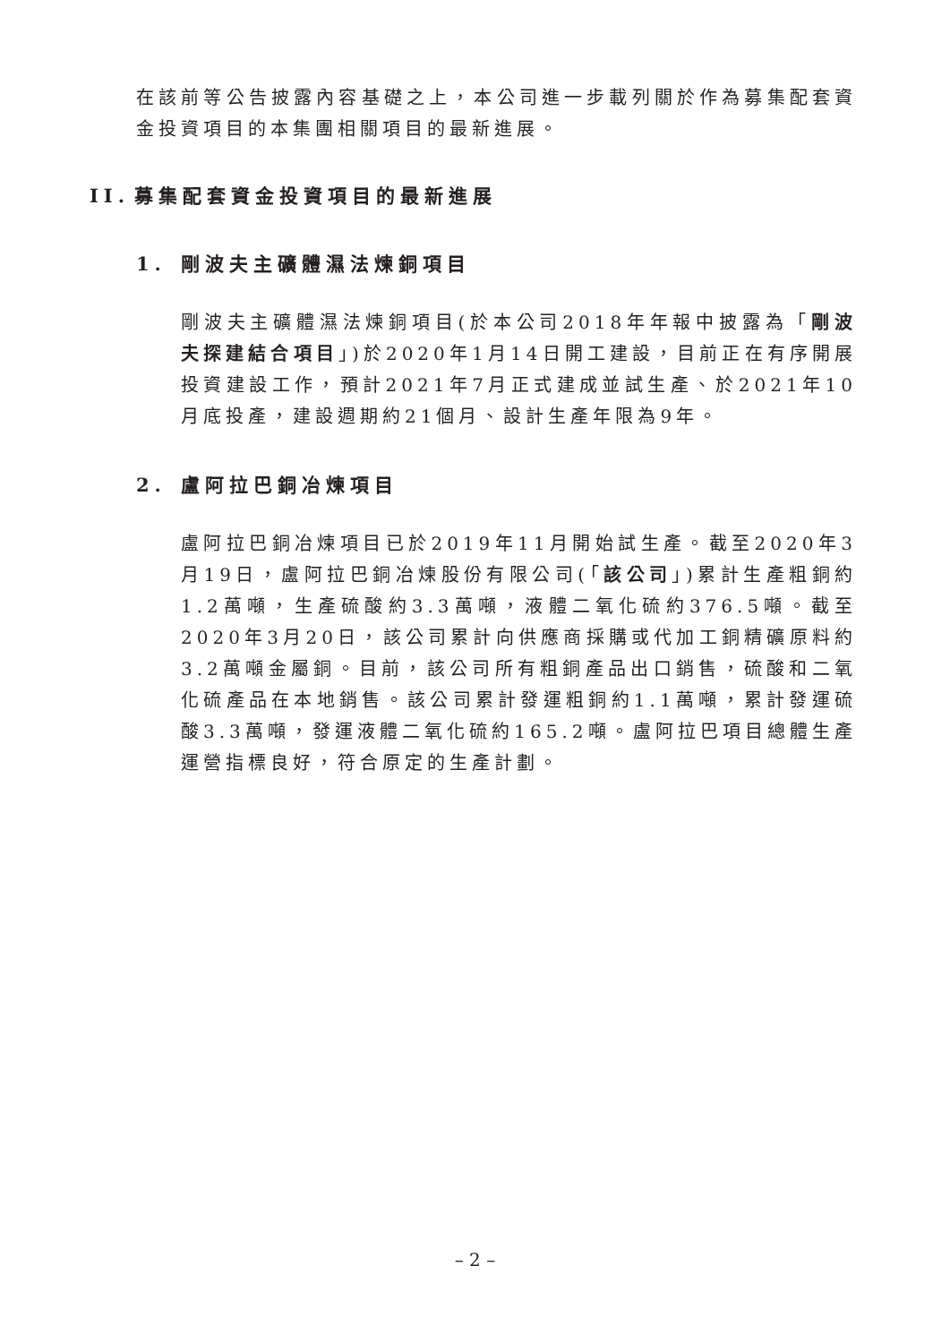在該前等公告披露內容基礎之上，本公司進一步載列關於作為募集配套資金投資項目的本集團相關項目的最新進展。
II. 募集配套資金投資項目的最新進展
1. 剛波夫主礦體濕法煉銅項目
剛波夫主礦體濕法煉銅項目(於本公司2018年年報中披露為「剛波夫探建結合項目」)於2020年1月14日開工建設，目前正在有序開展投資建設工作，預計2021年7月正式建成並試生產、於2021年10月底投產，建設週期約21個月、設計生產年限為9年。
2. 盧阿拉巴銅冶煉項目
盧阿拉巴銅冶煉項目已於2019年11月開始試生產。截至2020年3月19日，盧阿拉巴銅冶煉股份有限公司(「該公司」)累計生產粗銅約1.2萬噸，生產硫酸約3.3萬噸，液體二氧化硫約376.5噸。截至2020年3月20日，該公司累計向供應商採購或代加工銅精礦原料約3.2萬噸金屬銅。目前，該公司所有粗銅產品出口銷售，硫酸和二氧化硫產品在本地銷售。該公司累計發運粗銅約1.1萬噸，累計發運硫酸3.3萬噸，發運液體二氧化硫約165.2噸。盧阿拉巴項目總體生產運營指標良好，符合原定的生產計劃。
– 2 –